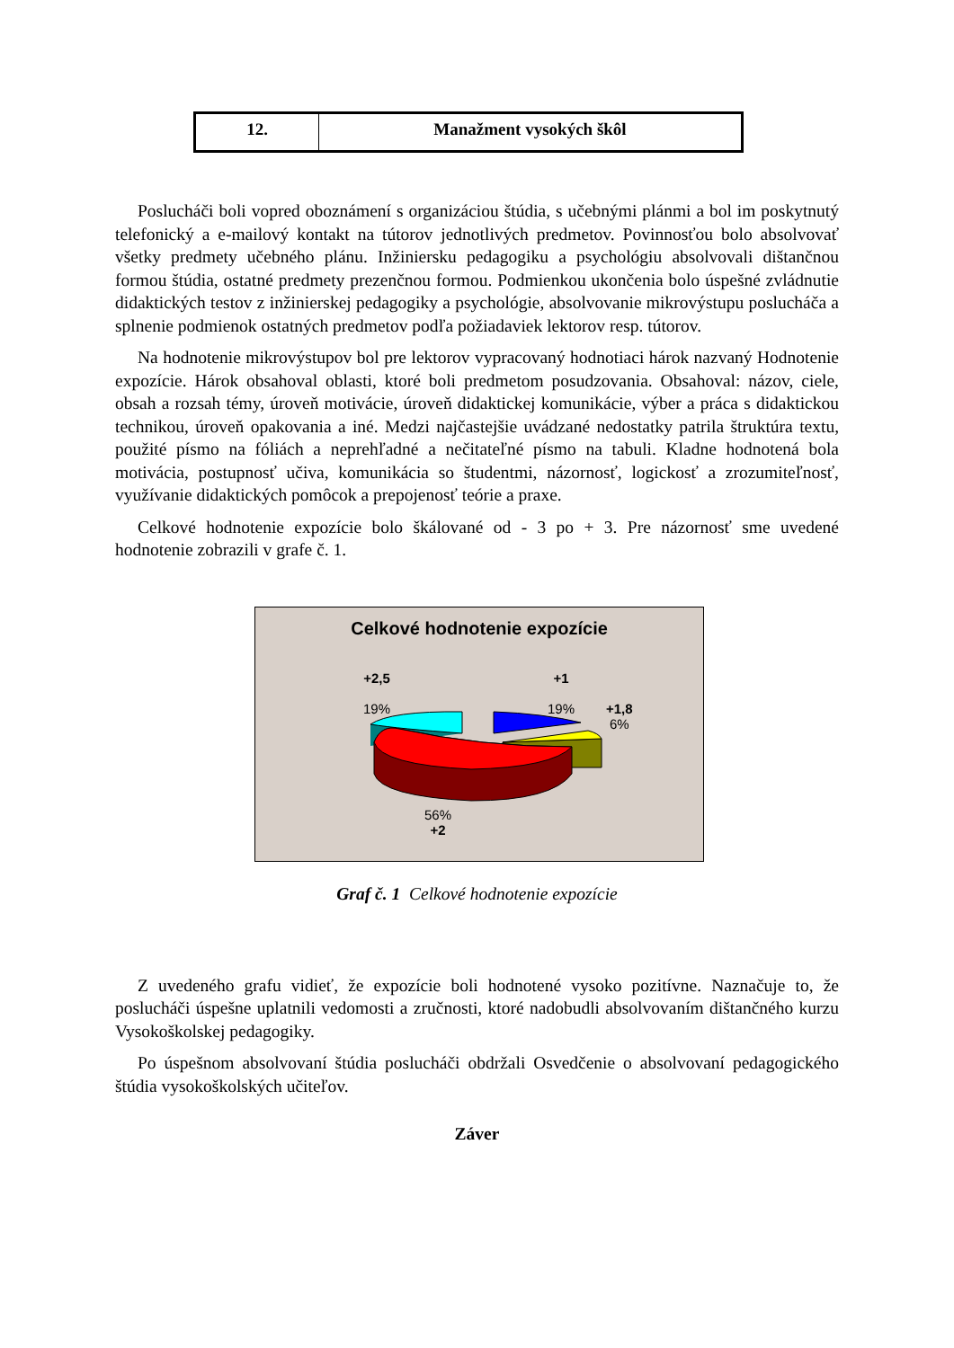| 12. | Manažment vysokých škôl |
Poslucháči boli vopred oboznámení s organizáciou štúdia, s učebnými plánmi a bol im poskytnutý telefonický a e-mailový kontakt na tútorov jednotlivých predmetov. Povinnosťou bolo absolvovať všetky predmety učebného plánu. Inžiniersku pedagogiku a psychológiu absolvovali dištančnou formou štúdia, ostatné predmety prezenčnou formou. Podmienkou ukončenia bolo úspešné zvládnutie didaktických testov z inžinierskej pedagogiky a psychológie, absolvovanie mikrovýstupu poslucháča a splnenie podmienok ostatných predmetov podľa požiadaviek lektorov resp. tútorov.
Na hodnotenie mikrovýstupov bol pre lektorov vypracovaný hodnotiaci hárok nazvaný Hodnotenie expozície. Hárok obsahoval oblasti, ktoré boli predmetom posudzovania. Obsahoval: názov, ciele, obsah a rozsah témy, úroveň motivácie, úroveň didaktickej komunikácie, výber a práca s didaktickou technikou, úroveň opakovania a iné. Medzi najčastejšie uvádzané nedostatky patrila štruktúra textu, použité písmo na fóliách a neprehľadné a nečitateľné písmo na tabuli. Kladne hodnotená bola motivácia, postupnosť učiva, komunikácia so študentmi, názornosť, logickosť a zrozumiteľnosť, využívanie didaktických pomôcok a prepojenosť teórie a praxe.
Celkové hodnotenie expozície bolo škálované od - 3 po + 3. Pre názornosť sme uvedené hodnotenie zobrazili v grafe č. 1.
Celkové hodnotenie expozície
+2,5
19%
+1
19%
+1,8
6%
56%
+2
Graf č. 1 Celkové hodnotenie expozície
Z uvedeného grafu vidieť, že expozície boli hodnotené vysoko pozitívne. Naznačuje to, že poslucháči úspešne uplatnili vedomosti a zručnosti, ktoré nadobudli absolvovaním dištančného kurzu Vysokoškolskej pedagogiky.
Po úspešnom absolvovaní štúdia poslucháči obdržali Osvedčenie o absolvovaní pedagogického štúdia vysokoškolských učiteľov.
Záver